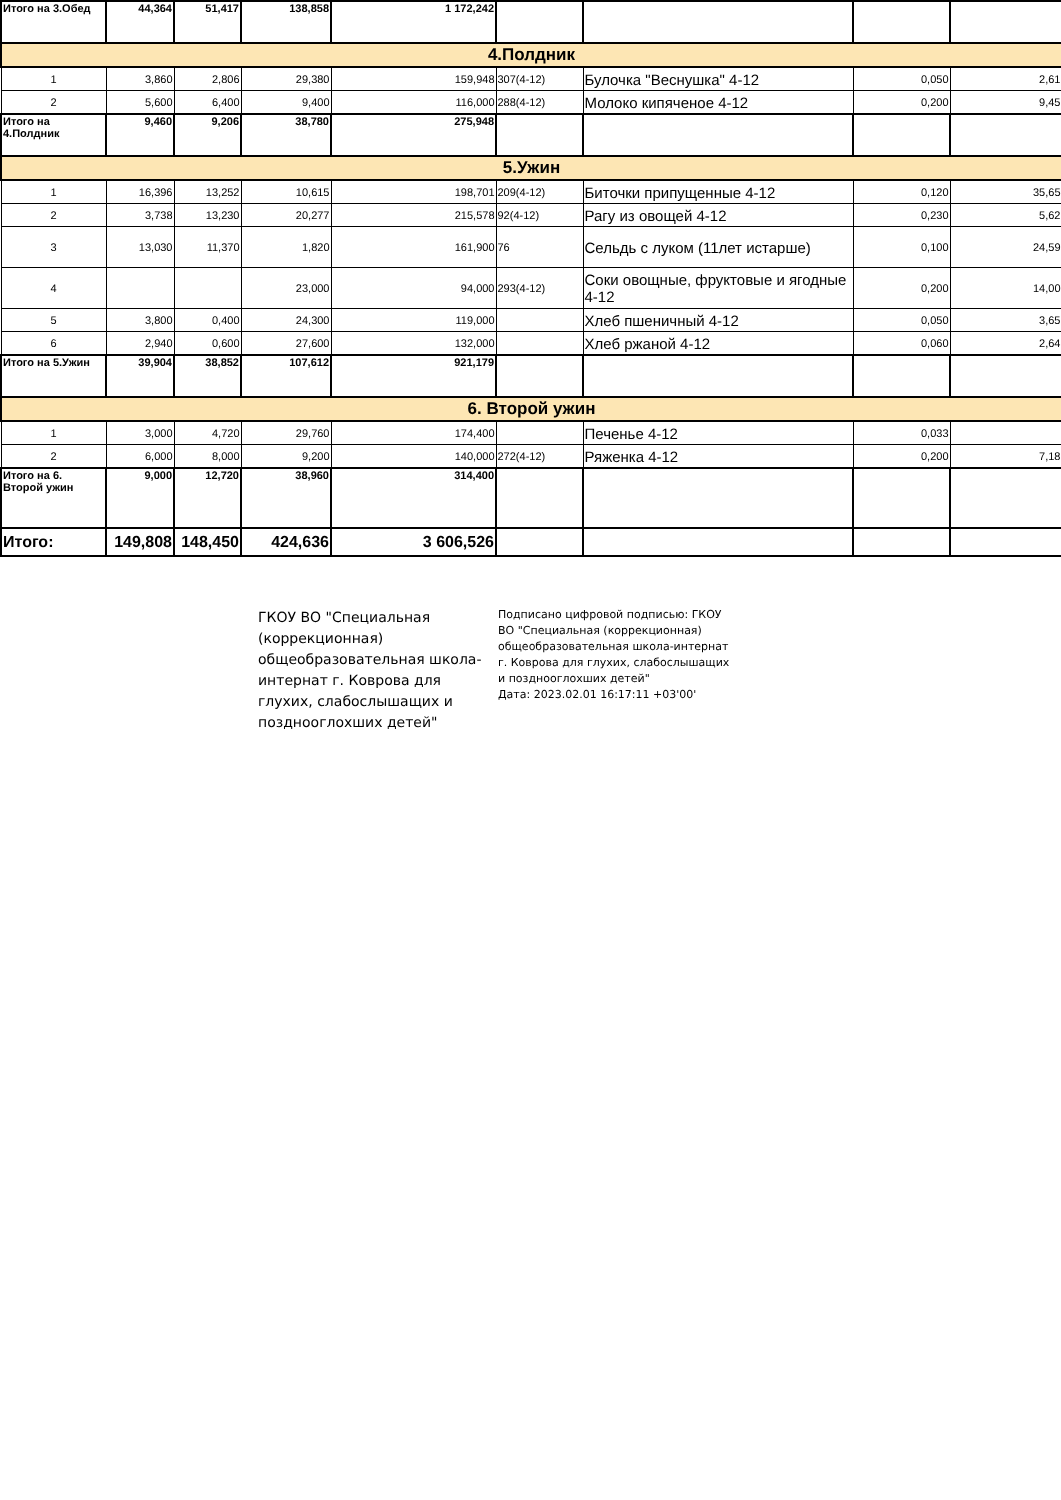| Итого на 3.Обед | 44,364 | 51,417 | 138,858 | 1 172,242 | | | | |
| 4.Полдник | | | | | | | | |
| 1 | 3,860 | 2,806 | 29,380 | 159,948 | 307(4-12) | Булочка "Веснушка" 4-12 | 0,050 | 2,61 |
| 2 | 5,600 | 6,400 | 9,400 | 116,000 | 288(4-12) | Молоко кипяченое 4-12 | 0,200 | 9,45 |
| Итого на 4.Полдник | 9,460 | 9,206 | 38,780 | 275,948 | | | | |
| 5.Ужин | | | | | | | | |
| 1 | 16,396 | 13,252 | 10,615 | 198,701 | 209(4-12) | Биточки припущенные 4-12 | 0,120 | 35,65 |
| 2 | 3,738 | 13,230 | 20,277 | 215,578 | 92(4-12) | Рагу из овощей 4-12 | 0,230 | 5,62 |
| 3 | 13,030 | 11,370 | 1,820 | 161,900 | 76 | Сельдь с луком (11лет истарше) | 0,100 | 24,59 |
| 4 | | | 23,000 | 94,000 | 293(4-12) | Соки овощные, фруктовые и ягодные 4-12 | 0,200 | 14,00 |
| 5 | 3,800 | 0,400 | 24,300 | 119,000 | | Хлеб пшеничный 4-12 | 0,050 | 3,65 |
| 6 | 2,940 | 0,600 | 27,600 | 132,000 | | Хлеб ржаной 4-12 | 0,060 | 2,64 |
| Итого на 5.Ужин | 39,904 | 38,852 | 107,612 | 921,179 | | | | |
| 6. Второй ужин | | | | | | | | |
| 1 | 3,000 | 4,720 | 29,760 | 174,400 | | Печенье 4-12 | 0,033 | |
| 2 | 6,000 | 8,000 | 9,200 | 140,000 | 272(4-12) | Ряженка 4-12 | 0,200 | 7,18 |
| Итого на 6. Второй ужин | 9,000 | 12,720 | 38,960 | 314,400 | | | | |
| Итого: | 149,808 | 148,450 | 424,636 | 3 606,526 | | | | |
ГКОУ ВО "Специальная (коррекционная) общеобразовательная школа-интернат г. Коврова для глухих, слабослышащих и позднооглохших детей"
Подписано цифровой подписью: ГКОУ ВО "Специальная (коррекционная) общеобразовательная школа-интернат г. Коврова для глухих, слабослышащих и позднооглохших детей"
Дата: 2023.02.01 16:17:11 +03'00'